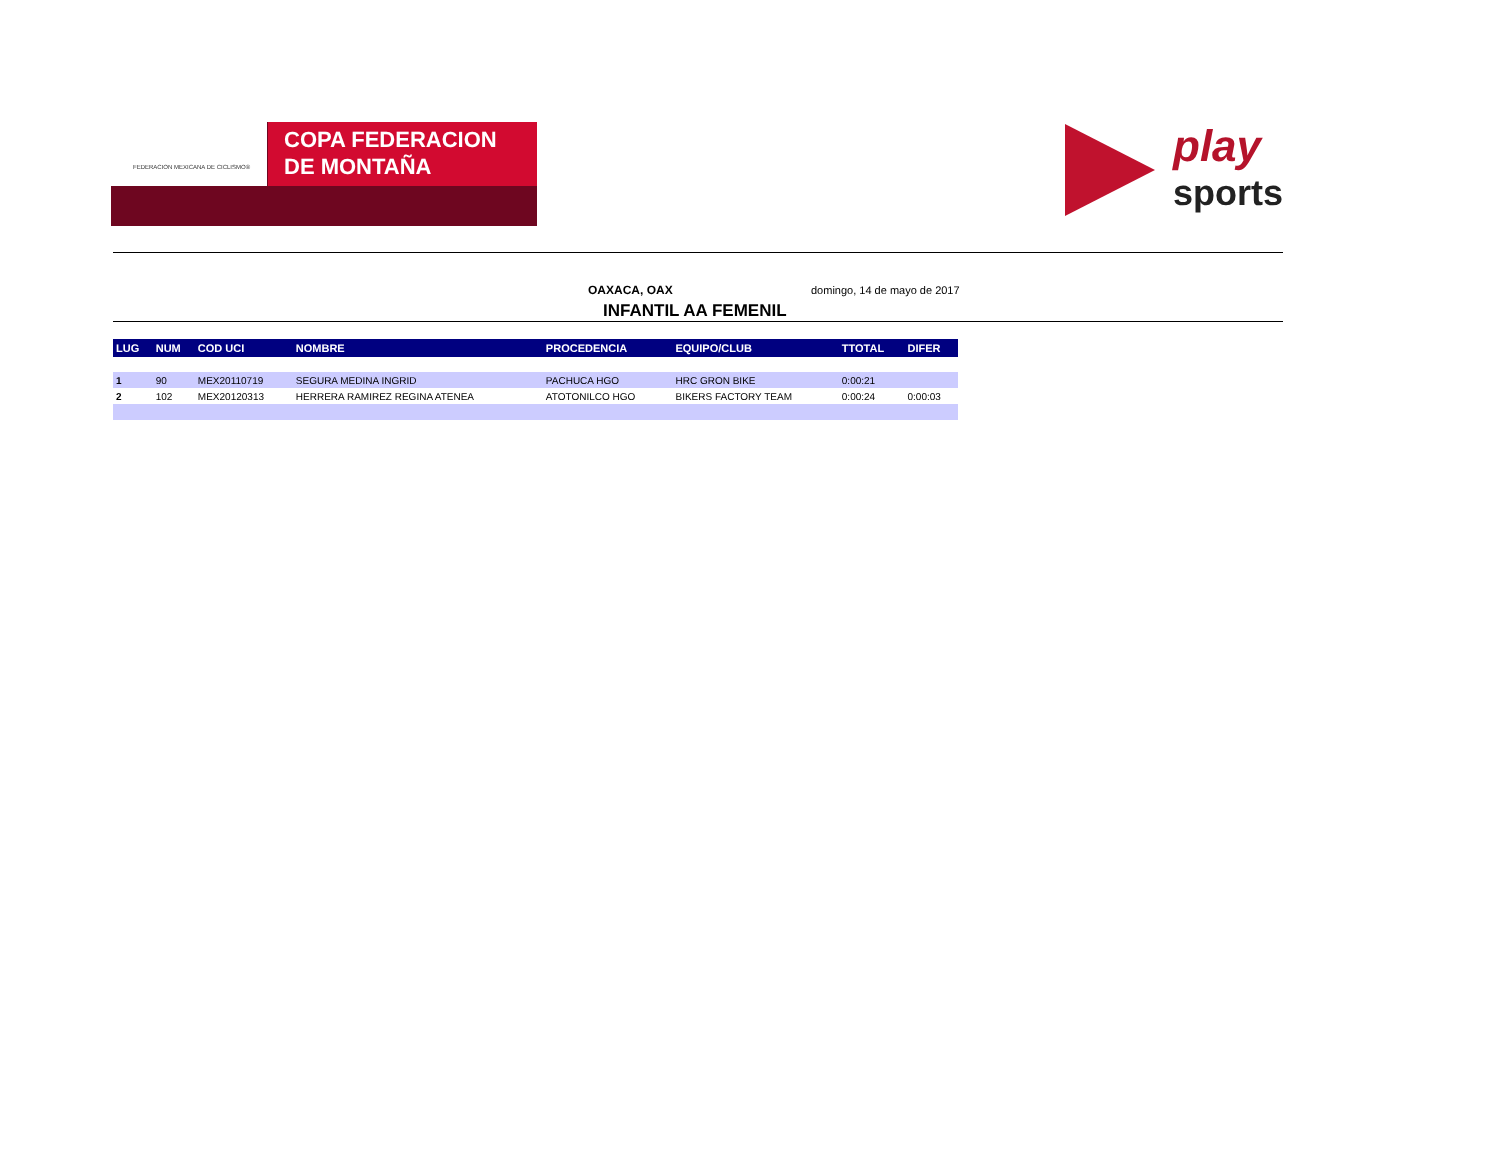FEDERACION MEXICANA DE CICLISMO®
COPA FEDERACION
DE MONTAÑA
play
sports
OAXACA, OAX domingo, 14 de mayo de 2017
INFANTIL AA FEMENIL
| LUG | NUM | COD UCI | NOMBRE | PROCEDENCIA | EQUIPO/CLUB | TTOTAL | DIFER |
| --- | --- | --- | --- | --- | --- | --- | --- |
| 1 | 90 | MEX20110719 | SEGURA MEDINA INGRID | PACHUCA HGO | HRC GRON BIKE | 0:00:21 | |
| 2 | 102 | MEX20120313 | HERRERA RAMIREZ REGINA ATENEA | ATOTONILCO HGO | BIKERS FACTORY TEAM | 0:00:24 | 0:00:03 |